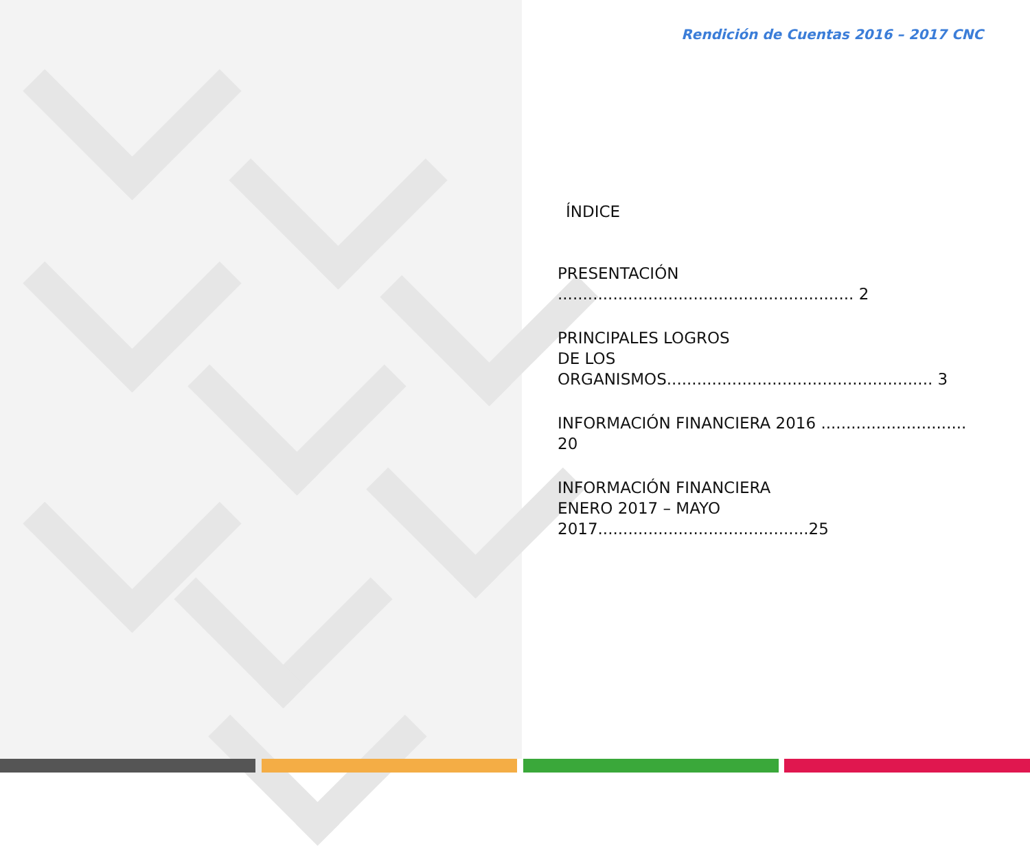Rendición de Cuentas 2016 – 2017 CNC
ÍNDICE
PRESENTACIÓN ........................................................... 2
PRINCIPALES LOGROS
DE LOS ORGANISMOS..................................................... 3
INFORMACIÓN FINANCIERA 2016 ............................. 20
INFORMACIÓN FINANCIERA
ENERO 2017 – MAYO 2017..........................................25